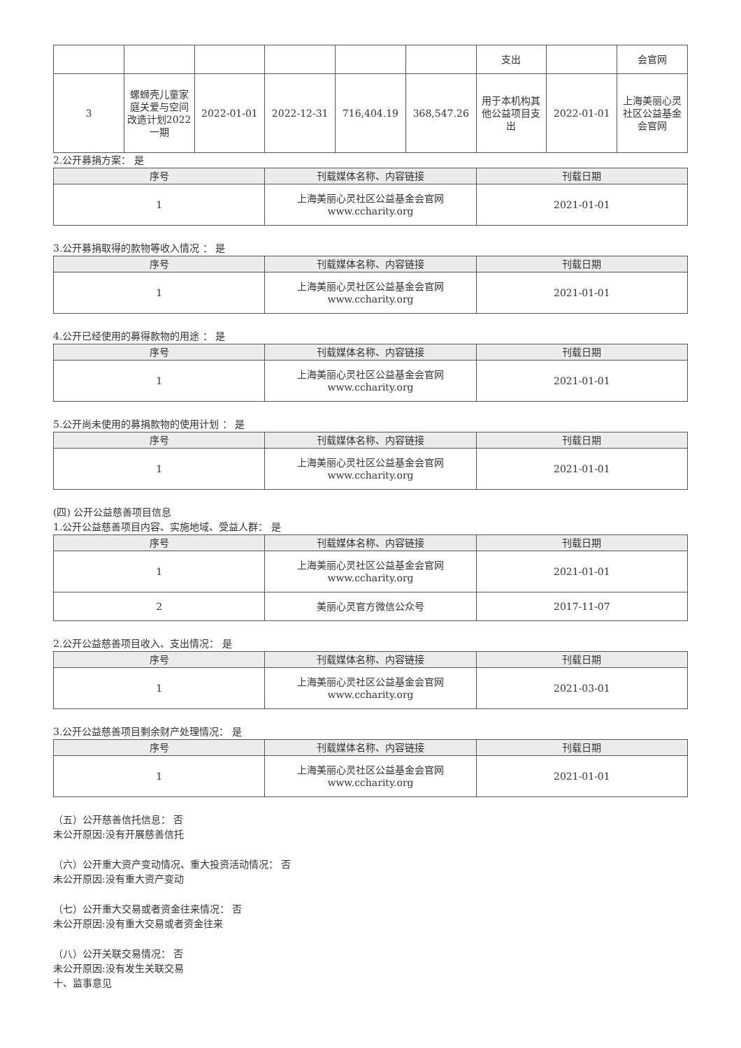| | | | | | | 支出 | | 会官网 |
| 3 | 螺蛳壳儿童家庭关爱与空间改造计划2022一期 | 2022-01-01 | 2022-12-31 | 716,404.19 | 368,547.26 | 用于本机构其他公益项目支出 | 2022-01-01 | 上海美丽心灵社区公益基金会官网 |
2.公开募捐方案： 是
| 序号 | 刊载媒体名称、内容链接 | 刊载日期 |
| --- | --- | --- |
| 1 | 上海美丽心灵社区公益基金会官网 www.ccharity.org | 2021-01-01 |
3.公开募捐取得的款物等收入情况 ： 是
| 序号 | 刊载媒体名称、内容链接 | 刊载日期 |
| --- | --- | --- |
| 1 | 上海美丽心灵社区公益基金会官网 www.ccharity.org | 2021-01-01 |
4.公开已经使用的募得款物的用途 ： 是
| 序号 | 刊载媒体名称、内容链接 | 刊载日期 |
| --- | --- | --- |
| 1 | 上海美丽心灵社区公益基金会官网 www.ccharity.org | 2021-01-01 |
5.公开尚未使用的募捐款物的使用计划 ： 是
| 序号 | 刊载媒体名称、内容链接 | 刊载日期 |
| --- | --- | --- |
| 1 | 上海美丽心灵社区公益基金会官网 www.ccharity.org | 2021-01-01 |
(四) 公开公益慈善项目信息
1.公开公益慈善项目内容、实施地域、受益人群： 是
| 序号 | 刊载媒体名称、内容链接 | 刊载日期 |
| --- | --- | --- |
| 1 | 上海美丽心灵社区公益基金会官网 www.ccharity.org | 2021-01-01 |
| 2 | 美丽心灵官方微信公众号 | 2017-11-07 |
2.公开公益慈善项目收入、支出情况： 是
| 序号 | 刊载媒体名称、内容链接 | 刊载日期 |
| --- | --- | --- |
| 1 | 上海美丽心灵社区公益基金会官网 www.ccharity.org | 2021-03-01 |
3.公开公益慈善项目剩余财产处理情况： 是
| 序号 | 刊载媒体名称、内容链接 | 刊载日期 |
| --- | --- | --- |
| 1 | 上海美丽心灵社区公益基金会官网 www.ccharity.org | 2021-01-01 |
（五）公开慈善信托信息： 否
未公开原因:没有开展慈善信托
（六）公开重大资产变动情况、重大投资活动情况： 否
未公开原因:没有重大资产变动
（七）公开重大交易或者资金往来情况： 否
未公开原因:没有重大交易或者资金往来
（八）公开关联交易情况： 否
未公开原因:没有发生关联交易
十、监事意见